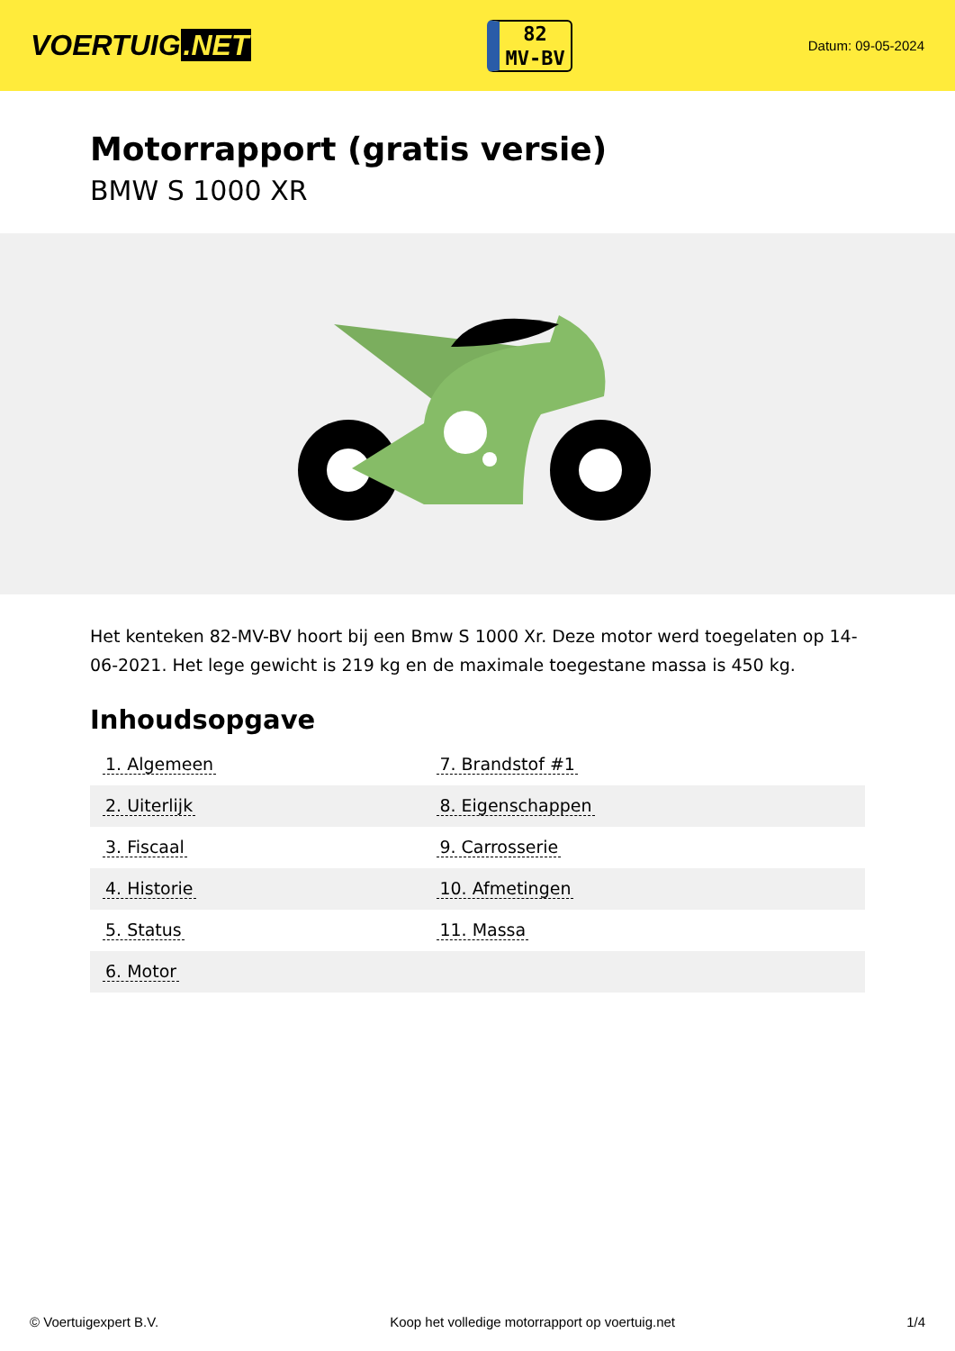VOERTUIG.NET
82
MV-BV
Datum: 09-05-2024
Motorrapport (gratis versie)
BMW S 1000 XR
Het kenteken 82-MV-BV hoort bij een Bmw S 1000 Xr. Deze motor werd toegelaten op 14-06-2021. Het lege gewicht is 219 kg en de maximale toegestane massa is 450 kg.
Inhoudsopgave
| 1. Algemeen | 7. Brandstof #1 |
| 2. Uiterlijk | 8. Eigenschappen |
| 3. Fiscaal | 9. Carrosserie |
| 4. Historie | 10. Afmetingen |
| 5. Status | 11. Massa |
| 6. Motor | |
© Voertuigexpert B.V. Koop het volledige motorrapport op voertuig.net 1/4